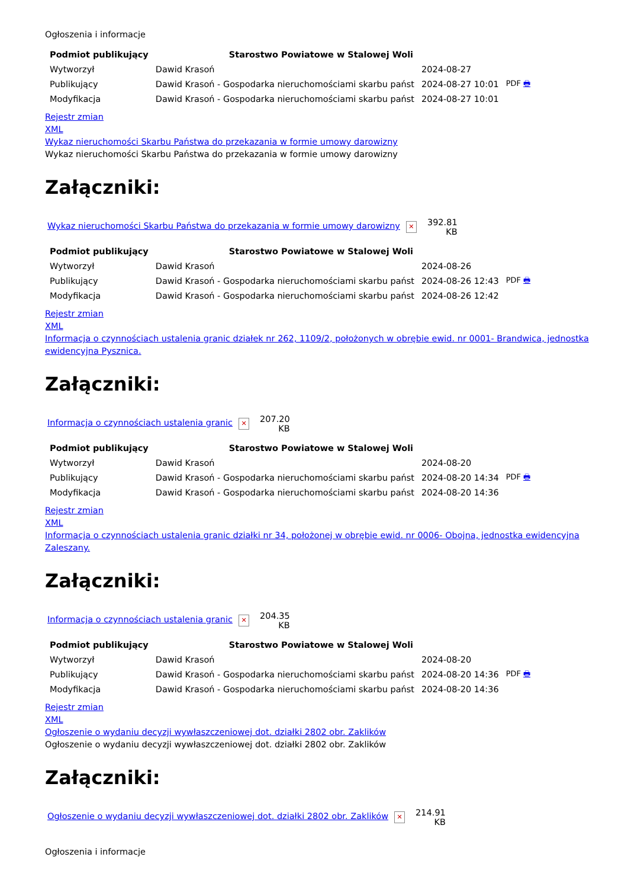Ogłoszenia i informacje
| Podmiot publikujący | Starostwo Powiatowe w Stalowej Woli | | |
| Wytworzył | Dawid Krasoń | 2024-08-27 | PDF 🖶 |
| Publikujący | Dawid Krasoń - Gospodarka nieruchomościami skarbu państ | 2024-08-27 10:01 | |
| Modyfikacja | Dawid Krasoń - Gospodarka nieruchomościami skarbu państ | 2024-08-27 10:01 | |
Rejestr zmian
XML
Wykaz nieruchomości Skarbu Państwa do przekazania w formie umowy darowizny
Wykaz nieruchomości Skarbu Państwa do przekazania w formie umowy darowizny
Załączniki:
| Wykaz nieruchomości Skarbu Państwa do przekazania w formie umowy darowizny ✕ | 392.81 KB |
| Podmiot publikujący | Starostwo Powiatowe w Stalowej Woli | | |
| Wytworzył | Dawid Krasoń | 2024-08-26 | PDF 🖶 |
| Publikujący | Dawid Krasoń - Gospodarka nieruchomościami skarbu państ | 2024-08-26 12:43 | |
| Modyfikacja | Dawid Krasoń - Gospodarka nieruchomościami skarbu państ | 2024-08-26 12:42 | |
Rejestr zmian
XML
Informacja o czynnościach ustalenia granic działek nr 262, 1109/2, położonych w obrębie ewid. nr 0001- Brandwica, jednostka ewidencyjna Pysznica.
Załączniki:
| Informacja o czynnościach ustalenia granic ✕ | 207.20 KB |
| Podmiot publikujący | Starostwo Powiatowe w Stalowej Woli | | |
| Wytworzył | Dawid Krasoń | 2024-08-20 | PDF 🖶 |
| Publikujący | Dawid Krasoń - Gospodarka nieruchomościami skarbu państ | 2024-08-20 14:34 | |
| Modyfikacja | Dawid Krasoń - Gospodarka nieruchomościami skarbu państ | 2024-08-20 14:36 | |
Rejestr zmian
XML
Informacja o czynnościach ustalenia granic działki nr 34, położonej w obrębie ewid. nr 0006- Obojna, jednostka ewidencyjna Zaleszany.
Załączniki:
| Informacja o czynnościach ustalenia granic ✕ | 204.35 KB |
| Podmiot publikujący | Starostwo Powiatowe w Stalowej Woli | | |
| Wytworzył | Dawid Krasoń | 2024-08-20 | PDF 🖶 |
| Publikujący | Dawid Krasoń - Gospodarka nieruchomościami skarbu państ | 2024-08-20 14:36 | |
| Modyfikacja | Dawid Krasoń - Gospodarka nieruchomościami skarbu państ | 2024-08-20 14:36 | |
Rejestr zmian
XML
Ogłoszenie o wydaniu decyzji wywłaszczeniowej dot. działki 2802 obr. Zaklików
Ogłoszenie o wydaniu decyzji wywłaszczeniowej dot. działki 2802 obr. Zaklików
Załączniki:
| Ogłoszenie o wydaniu decyzji wywłaszczeniowej dot. działki 2802 obr. Zaklików ✕ | 214.91 KB |
Ogłoszenia i informacje